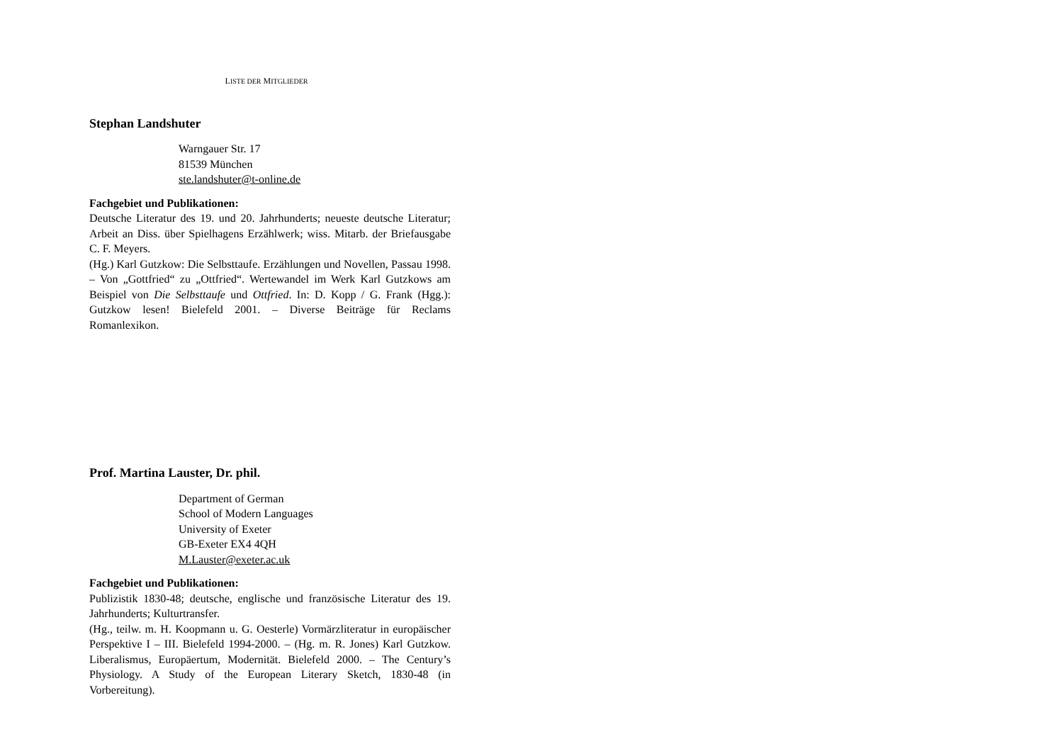LISTE DER MITGLIEDER
Stephan Landshuter
Warngauer Str. 17
81539 München
ste.landshuter@t-online.de
Fachgebiet und Publikationen:
Deutsche Literatur des 19. und 20. Jahrhunderts; neueste deutsche Literatur; Arbeit an Diss. über Spielhagens Erzählwerk; wiss. Mitarb. der Briefausgabe C. F. Meyers.
(Hg.) Karl Gutzkow: Die Selbsttaufe. Erzählungen und Novellen, Pas­sau 1998. – Von „Gottfried“ zu „Ottfried“. Wertewandel im Werk Karl Gutzkows am Beispiel von Die Selbsttaufe und Ottfried. In: D. Kopp / G. Frank (Hgg.): Gutzkow lesen! Bielefeld 2001. – Diverse Beiträge für Reclams Romanlexikon.
Prof. Martina Lauster, Dr. phil.
Department of German
School of Modern Languages
University of Exeter
GB-Exeter EX4 4QH
M.Lauster@exeter.ac.uk
Fachgebiet und Publikationen:
Publizistik 1830-48; deutsche, englische und französische Literatur des 19. Jahrhunderts; Kulturtransfer.
(Hg., teilw. m. H. Koopmann u. G. Oesterle) Vormärzliteratur in euro­päischer Perspektive I – III. Bielefeld 1994-2000. – (Hg. m. R. Jones) Karl Gutzkow. Liberalismus, Europäertum, Modernität. Bielefeld 2000. – The Century’s Physiology. A Study of the European Literary Sketch, 1830-48 (in Vorbereitung).